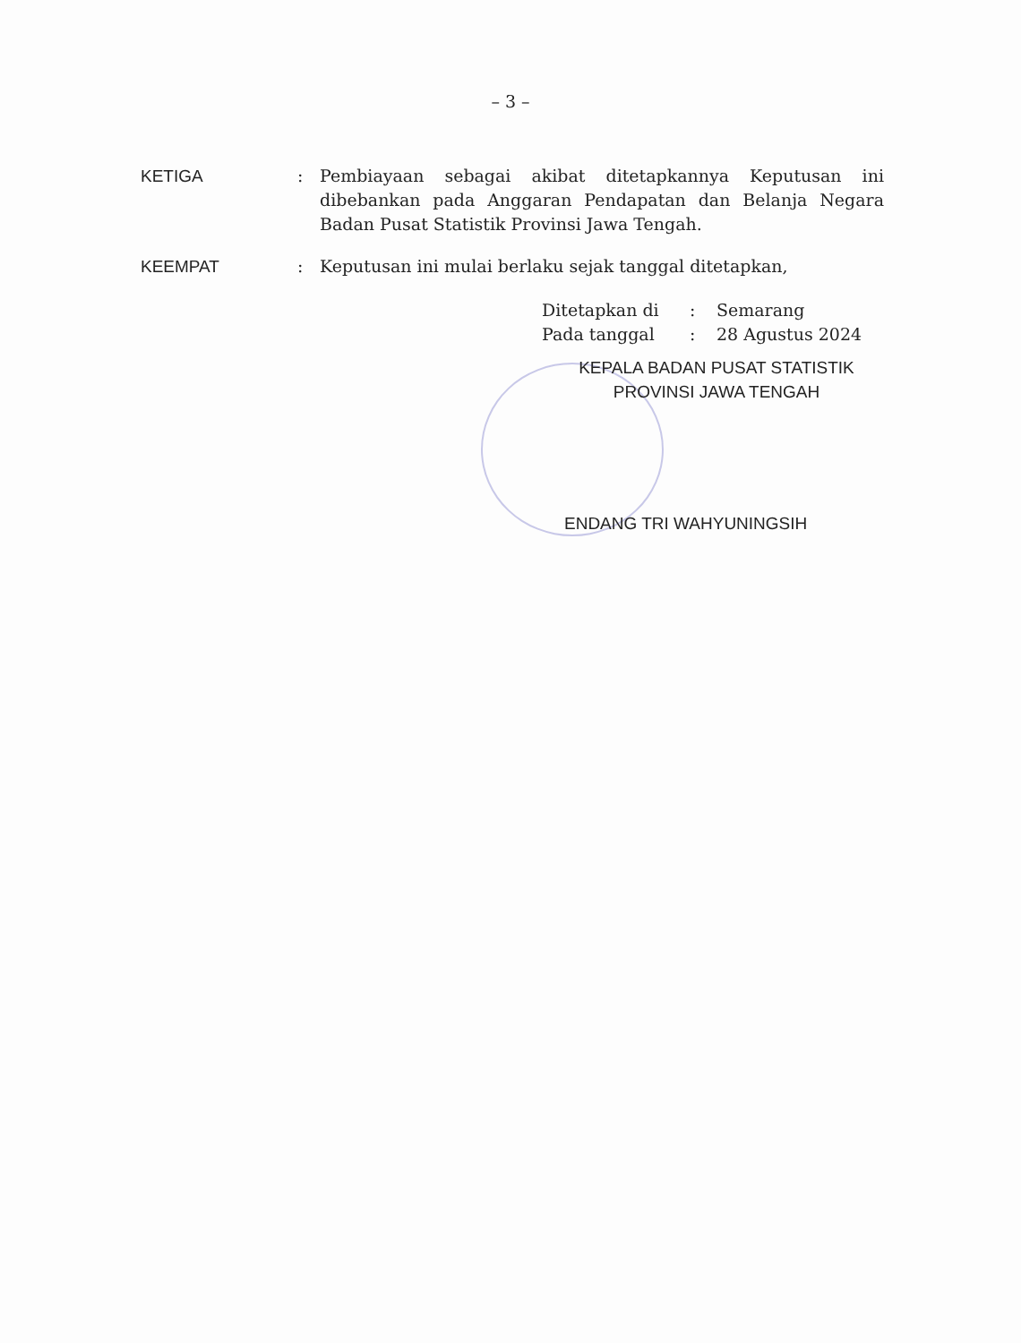– 3 –
| KETIGA | : | Pembiayaan sebagai akibat ditetapkannya Keputusan ini dibebankan pada Anggaran Pendapatan dan Belanja Negara Badan Pusat Statistik Provinsi Jawa Tengah. |
| KEEMPAT | : | Keputusan ini mulai berlaku sejak tanggal ditetapkan, |
| Ditetapkan di | : | Semarang |
| Pada tanggal | : | 28 Agustus 2024 |
KEPALA BADAN PUSAT STATISTIK
PROVINSI JAWA TENGAH
ENDANG TRI WAHYUNINGSIH